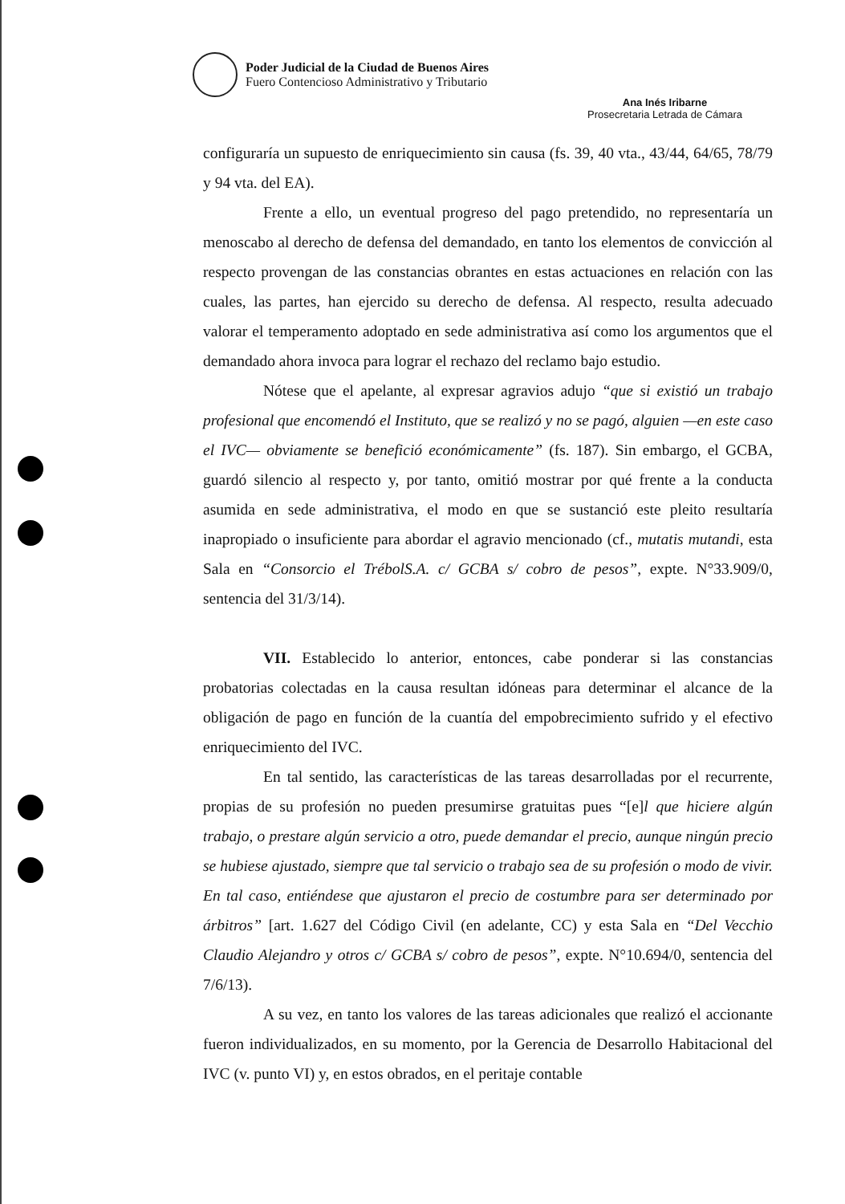Poder Judicial de la Ciudad de Buenos Aires
Fuero Contencioso Administrativo y Tributario
Ana Inés Iribarne
Prosecretaria Letrada de Cámara
configuraría un supuesto de enriquecimiento sin causa (fs. 39, 40 vta., 43/44, 64/65, 78/79 y 94 vta. del EA).
Frente a ello, un eventual progreso del pago pretendido, no representaría un menoscabo al derecho de defensa del demandado, en tanto los elementos de convicción al respecto provengan de las constancias obrantes en estas actuaciones en relación con las cuales, las partes, han ejercido su derecho de defensa. Al respecto, resulta adecuado valorar el temperamento adoptado en sede administrativa así como los argumentos que el demandado ahora invoca para lograr el rechazo del reclamo bajo estudio.
Nótese que el apelante, al expresar agravios adujo “que si existió un trabajo profesional que encomendó el Instituto, que se realizó y no se pagó, alguien —en este caso el IVC— obviamente se benefició económicamente” (fs. 187). Sin embargo, el GCBA, guardó silencio al respecto y, por tanto, omitió mostrar por qué frente a la conducta asumida en sede administrativa, el modo en que se sustanció este pleito resultaría inapropiado o insuficiente para abordar el agravio mencionado (cf., mutatis mutandi, esta Sala en “Consorcio el TrébolS.A. c/ GCBA s/ cobro de pesos”, expte. N°33.909/0, sentencia del 31/3/14).
VII. Establecido lo anterior, entonces, cabe ponderar si las constancias probatorias colectadas en la causa resultan idóneas para determinar el alcance de la obligación de pago en función de la cuantía del empobrecimiento sufrido y el efectivo enriquecimiento del IVC.
En tal sentido, las características de las tareas desarrolladas por el recurrente, propias de su profesión no pueden presumirse gratuitas pues “[e]l que hiciere algún trabajo, o prestare algún servicio a otro, puede demandar el precio, aunque ningún precio se hubiese ajustado, siempre que tal servicio o trabajo sea de su profesión o modo de vivir. En tal caso, entiéndese que ajustaron el precio de costumbre para ser determinado por árbitros” [art. 1.627 del Código Civil (en adelante, CC) y esta Sala en “Del Vecchio Claudio Alejandro y otros c/ GCBA s/ cobro de pesos”, expte. N°10.694/0, sentencia del 7/6/13).
A su vez, en tanto los valores de las tareas adicionales que realizó el accionante fueron individualizados, en su momento, por la Gerencia de Desarrollo Habitacional del IVC (v. punto VI) y, en estos obrados, en el peritaje contable